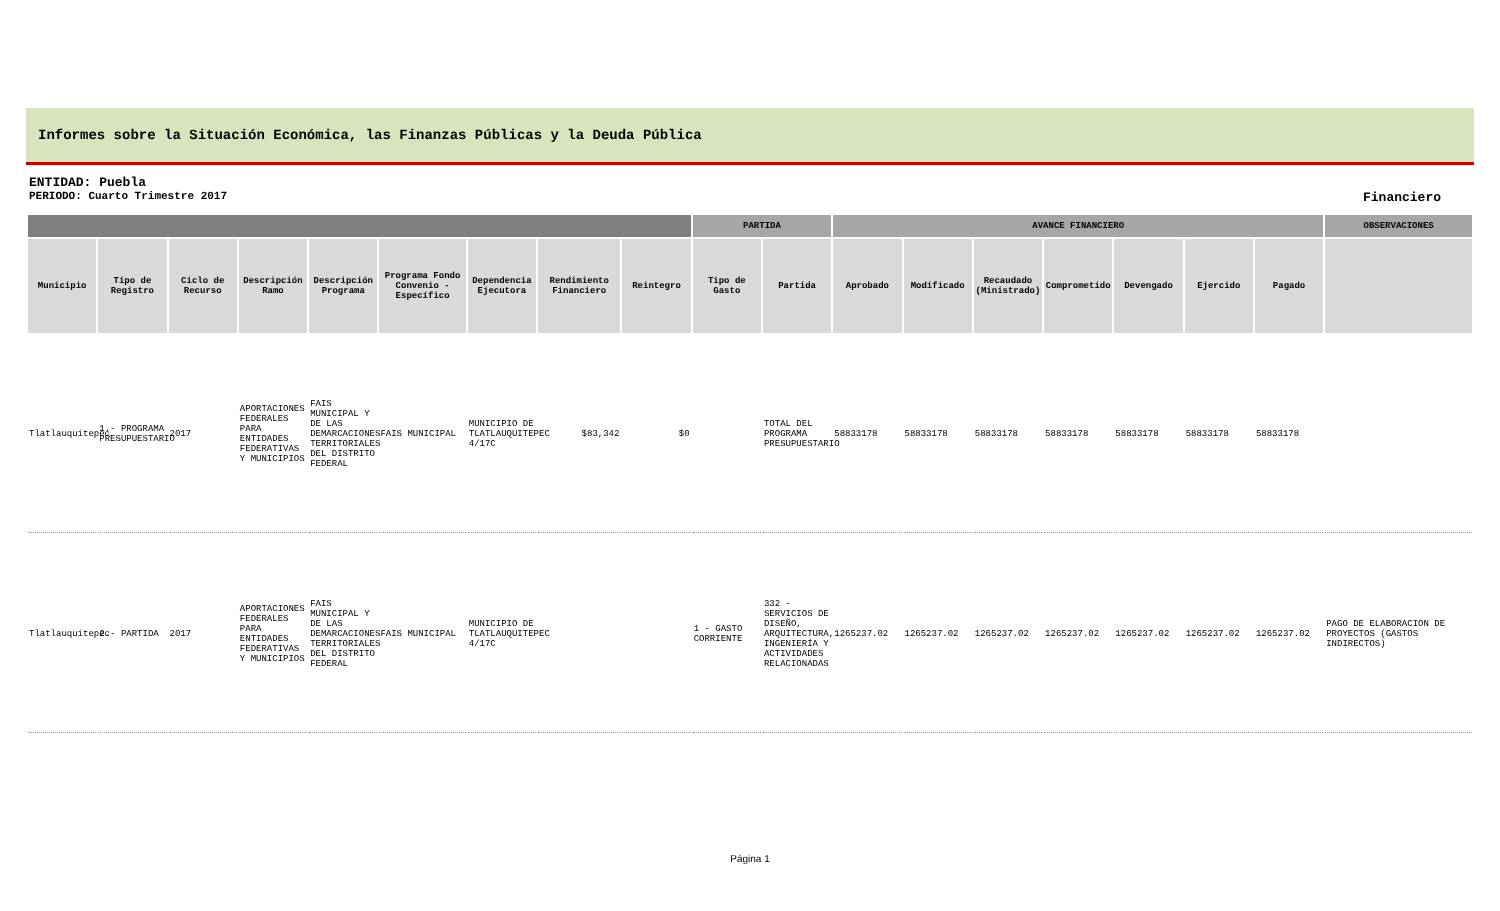Informes sobre la Situación Económica, las Finanzas Públicas y la Deuda Pública
ENTIDAD: Puebla
PERIODO: Cuarto Trimestre 2017 Financiero
| | | | | | | | | | PARTIDA | | AVANCE FINANCIERO | | | | | | | OBSERVACIONES |
| --- | --- | --- | --- | --- | --- | --- | --- | --- | --- | --- | --- | --- | --- | --- | --- | --- | --- | --- |
| Municipio | Tipo de Registro | Ciclo de Recurso | Descripción Ramo | Descripción Programa | Programa Fondo Convenio - Específico | Dependencia Ejecutora | Rendimiento Financiero | Reintegro | Tipo de Gasto | Partida | Aprobado | Modificado | Recaudado (Ministrado) | Comprometido | Devengado | Ejercido | Pagado | |
| Tlatlauquitepec | 1.- PROGRAMA PRESUPUESTARIO | 2017 | APORTACIONES FEDERALES PARA ENTIDADES FEDERATIVAS Y MUNICIPIOS | FAIS MUNICIPAL Y DE LAS DEMARCACIONES TERRITORIALES DEL DISTRITO FEDERAL | FAIS MUNICIPAL | MUNICIPIO DE TLATLAUQUITEPEC 4/17C | $83,342 | $0 | | TOTAL DEL PROGRAMA PRESUPUESTARIO | 58833178 | 58833178 | 58833178 | 58833178 | 58833178 | 58833178 | 58833178 | |
| Tlatlauquitepec | 2.- PARTIDA | 2017 | APORTACIONES FEDERALES PARA ENTIDADES FEDERATIVAS Y MUNICIPIOS | FAIS MUNICIPAL Y DE LAS DEMARCACIONES TERRITORIALES DEL DISTRITO FEDERAL | FAIS MUNICIPAL | MUNICIPIO DE TLATLAUQUITEPEC 4/17C | | | 1 - GASTO CORRIENTE | 332 - SERVICIOS DE DISEÑO, ARQUITECTURA, INGENIERÍA Y ACTIVIDADES RELACIONADAS | 1265237.02 | 1265237.02 | 1265237.02 | 1265237.02 | 1265237.02 | 1265237.02 | 1265237.02 | PAGO DE ELABORACION DE PROYECTOS (GASTOS INDIRECTOS) |
Página 1